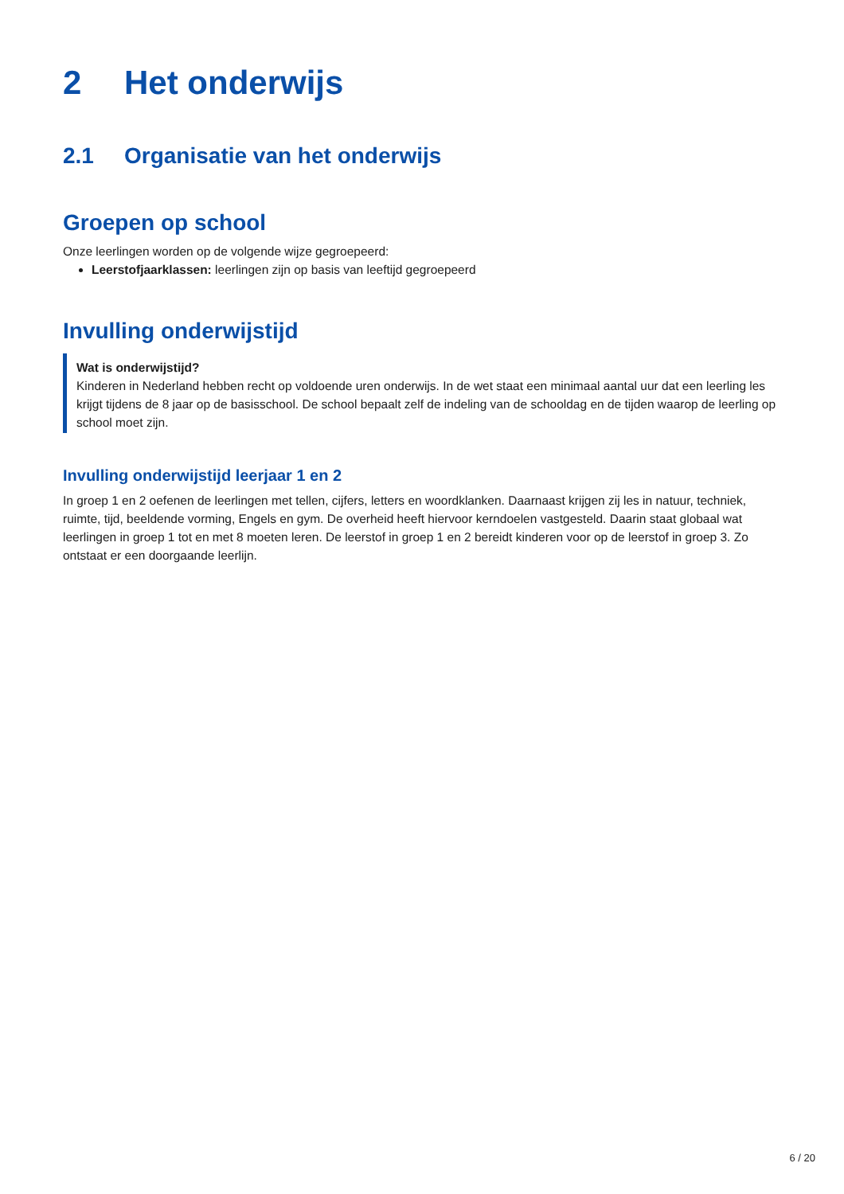2 Het onderwijs
2.1 Organisatie van het onderwijs
Groepen op school
Onze leerlingen worden op de volgende wijze gegroepeerd:
Leerstofjaarklassen: leerlingen zijn op basis van leeftijd gegroepeerd
Invulling onderwijstijd
Wat is onderwijstijd?
Kinderen in Nederland hebben recht op voldoende uren onderwijs. In de wet staat een minimaal aantal uur dat een leerling les krijgt tijdens de 8 jaar op de basisschool. De school bepaalt zelf de indeling van de schooldag en de tijden waarop de leerling op school moet zijn.
Invulling onderwijstijd leerjaar 1 en 2
In groep 1 en 2 oefenen de leerlingen met tellen, cijfers, letters en woordklanken. Daarnaast krijgen zij les in natuur, techniek, ruimte, tijd, beeldende vorming, Engels en gym. De overheid heeft hiervoor kerndoelen vastgesteld. Daarin staat globaal wat leerlingen in groep 1 tot en met 8 moeten leren. De leerstof in groep 1 en 2 bereidt kinderen voor op de leerstof in groep 3. Zo ontstaat er een doorgaande leerlijn.
6 / 20